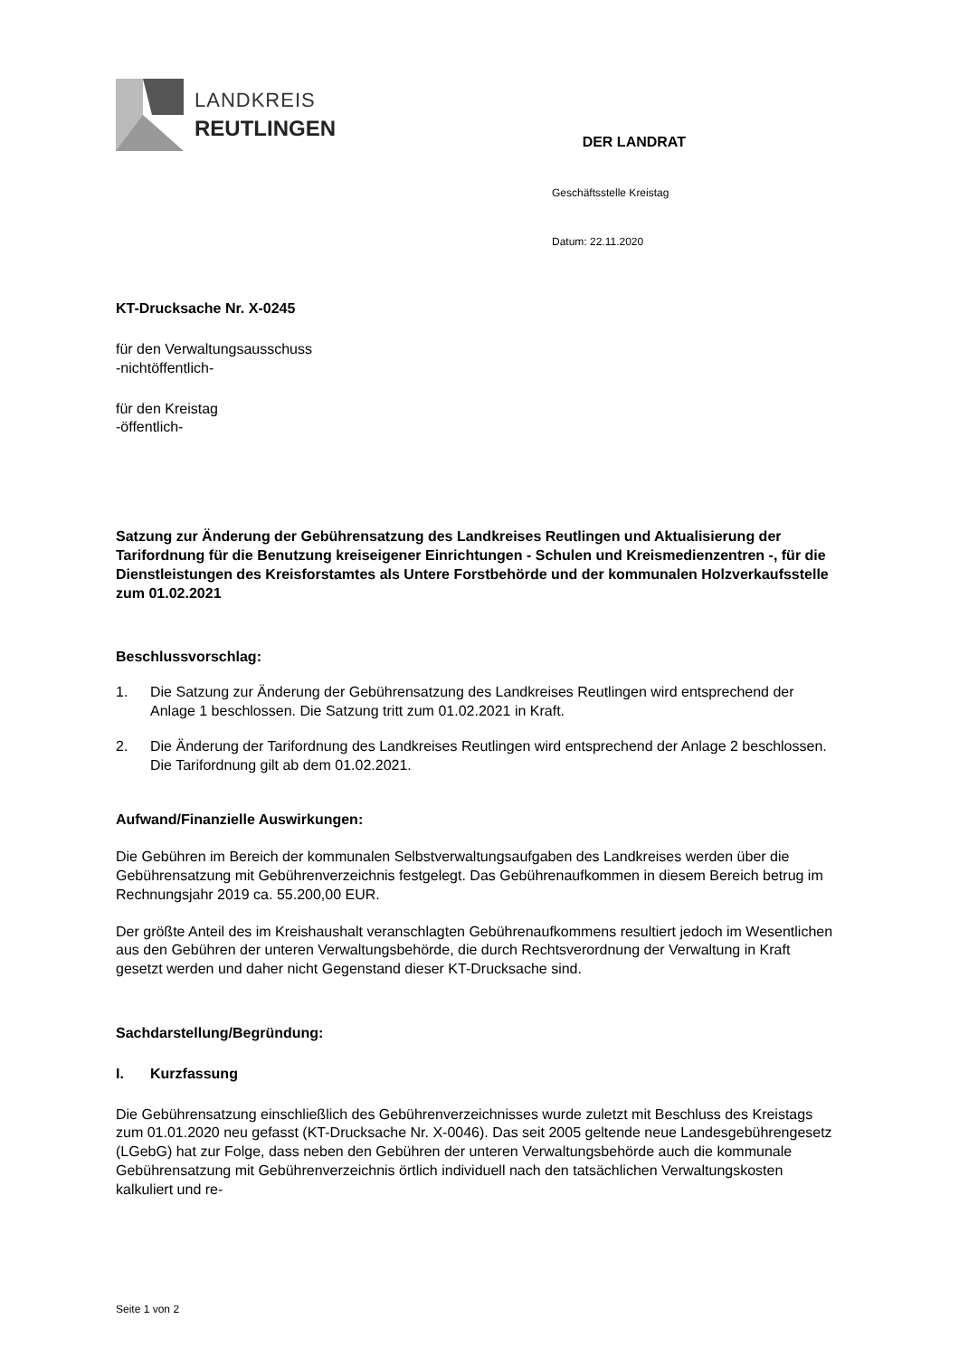LANDKREIS
REUTLINGEN
DER LANDRAT
Geschäftsstelle Kreistag
Datum: 22.11.2020
KT-Drucksache Nr. X-0245
für den Verwaltungsausschuss
-nichtöffentlich-
für den Kreistag
-öffentlich-
Satzung zur Änderung der Gebührensatzung des Landkreises Reutlingen und Aktualisierung der Tarifordnung für die Benutzung kreiseigener Einrichtungen - Schulen und Kreismedienzentren -, für die Dienstleistungen des Kreisforstamtes als Untere Forstbehörde und der kommunalen Holzverkaufsstelle zum 01.02.2021
Beschlussvorschlag:
1. Die Satzung zur Änderung der Gebührensatzung des Landkreises Reutlingen wird entsprechend der Anlage 1 beschlossen. Die Satzung tritt zum 01.02.2021 in Kraft.
2. Die Änderung der Tarifordnung des Landkreises Reutlingen wird entsprechend der Anlage 2 beschlossen. Die Tarifordnung gilt ab dem 01.02.2021.
Aufwand/Finanzielle Auswirkungen:
Die Gebühren im Bereich der kommunalen Selbstverwaltungsaufgaben des Landkreises werden über die Gebührensatzung mit Gebührenverzeichnis festgelegt. Das Gebührenaufkommen in diesem Bereich betrug im Rechnungsjahr 2019 ca. 55.200,00 EUR.
Der größte Anteil des im Kreishaushalt veranschlagten Gebührenaufkommens resultiert jedoch im Wesentlichen aus den Gebühren der unteren Verwaltungsbehörde, die durch Rechtsverordnung der Verwaltung in Kraft gesetzt werden und daher nicht Gegenstand dieser KT-Drucksache sind.
Sachdarstellung/Begründung:
I. Kurzfassung
Die Gebührensatzung einschließlich des Gebührenverzeichnisses wurde zuletzt mit Beschluss des Kreistags zum 01.01.2020 neu gefasst (KT-Drucksache Nr. X-0046). Das seit 2005 geltende neue Landesgebührengesetz (LGebG) hat zur Folge, dass neben den Gebühren der unteren Verwaltungsbehörde auch die kommunale Gebührensatzung mit Gebührenverzeichnis örtlich individuell nach den tatsächlichen Verwaltungskosten kalkuliert und re-
Seite 1 von 2